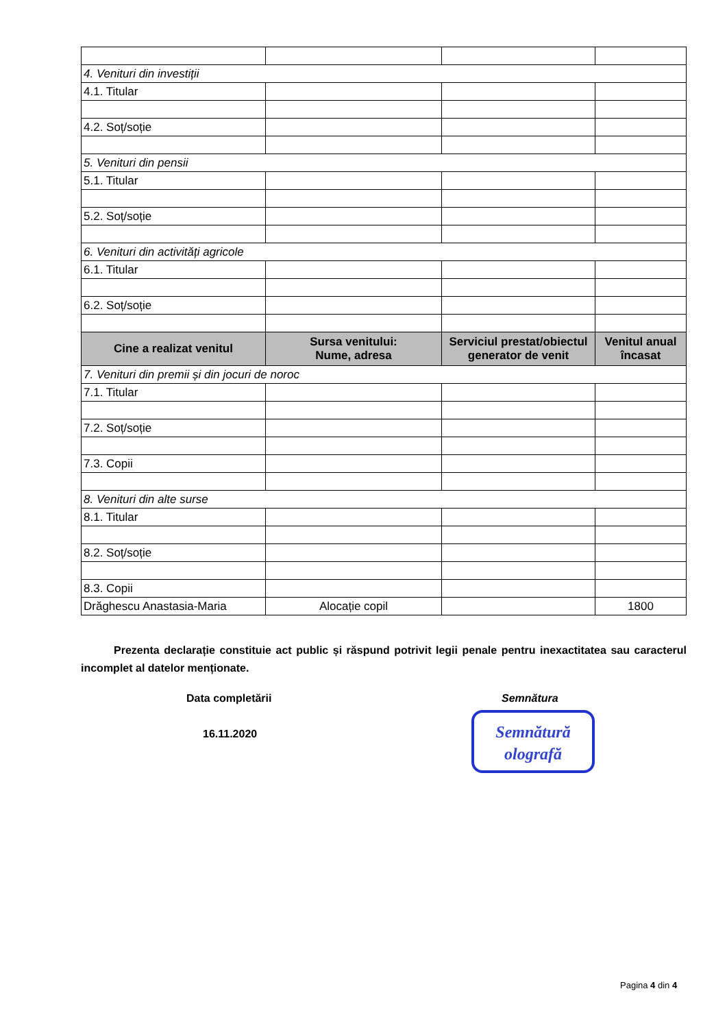| 4. Venituri din investiții | | | |
| 4.1. Titular | | | |
| 4.2. Soț/soție | | | |
| 5. Venituri din pensii | | | |
| 5.1. Titular | | | |
| 5.2. Soț/soție | | | |
| 6. Venituri din activități agricole | | | |
| 6.1. Titular | | | |
| 6.2. Soț/soție | | | |
| Cine a realizat venitul | Sursa venitului: Nume, adresa | Serviciul prestat/obiectul generator de venit | Venitul anual încasat |
| 7. Venituri din premii și din jocuri de noroc | | | |
| 7.1. Titular | | | |
| 7.2. Soț/soție | | | |
| 7.3. Copii | | | |
| 8. Venituri din alte surse | | | |
| 8.1. Titular | | | |
| 8.2. Soț/soție | | | |
| 8.3. Copii | | | |
| Drăghescu Anastasia-Maria | Alocație copil | | 1800 |
Prezenta declarație constituie act public și răspund potrivit legii penale pentru inexactitatea sau caracterul incomplet al datelor menționate.
Data completării
16.11.2020
Semnătura
Semnătură
olografă
Pagina 4 din 4